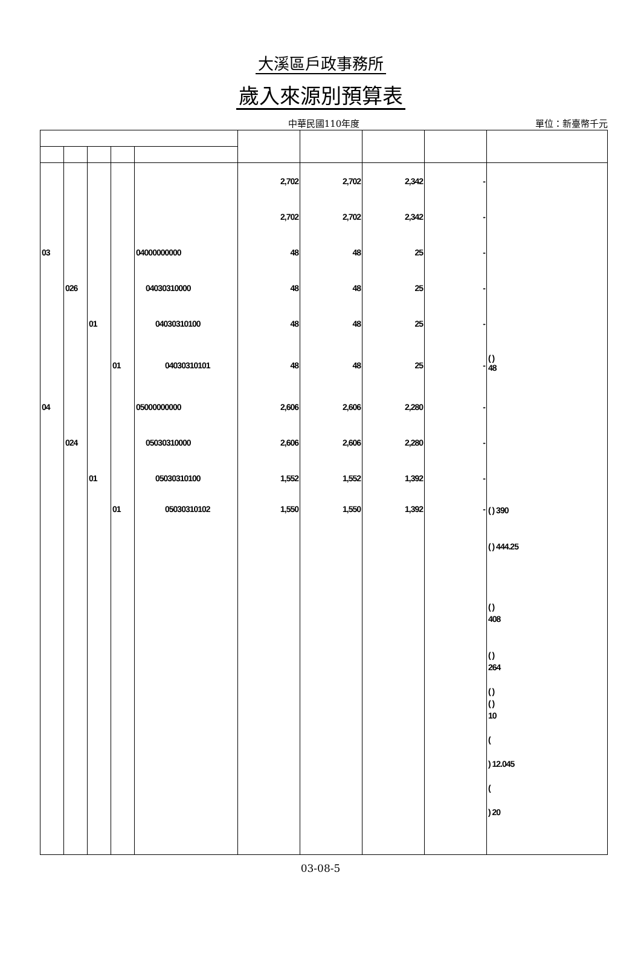大溪區戶政事務所
歲入來源別預算表
中華民國110年度
單位：新臺幣千元
| | | | | | 2,702 | 2,702 | 2,342 | - | |
| | | | | | 2,702 | 2,702 | 2,342 | - | |
| 03 | | | | 04000000000 | 48 | 48 | 25 | - | |
| | 026 | | | 04030310000 | 48 | 48 | 25 | - | |
| | | 01 | | 04030310100 | 48 | 48 | 25 | - | |
| | | | 01 | 04030310101 | 48 | 48 | 25 | - | ( ) 48 |
| 04 | | | | 05000000000 | 2,606 | 2,606 | 2,280 | - | |
| | 024 | | | 05030310000 | 2,606 | 2,606 | 2,280 | - | |
| | | 01 | | 05030310100 | 1,552 | 1,552 | 1,392 | - | |
| | | | 01 | 05030310102 | 1,550 | 1,550 | 1,392 | - | ( ) 390 ( ) 444.25 ( ) 408 ( ) 264 ( ) ( ) 10 ( ) 12.045 ( ) 20 |
03-08-5